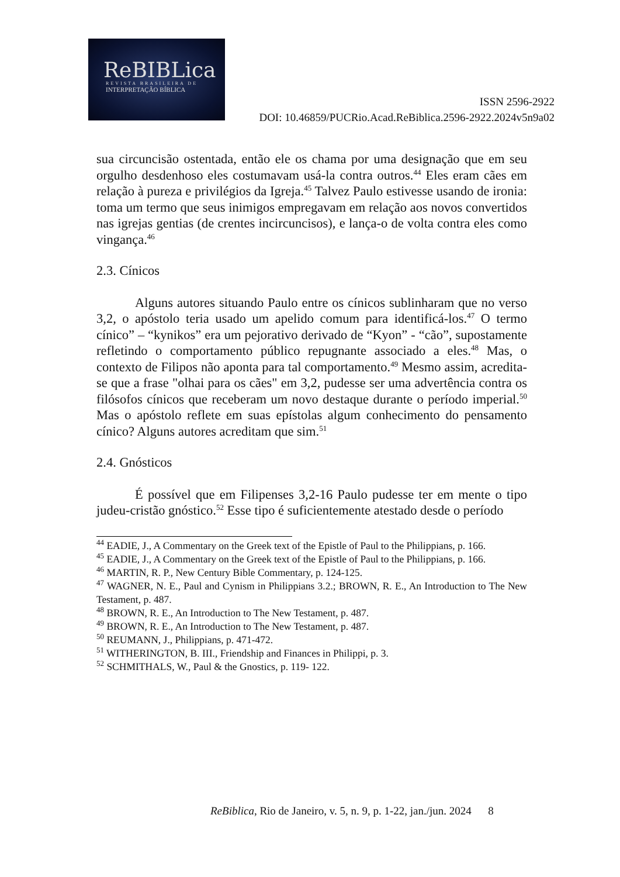ReBIBLica
REVISTA BRASILEIRA DE
INTERPRETAÇÃO BÍBLICA
ISSN 2596-2922
DOI: 10.46859/PUCRio.Acad.ReBiblica.2596-2922.2024v5n9a02
sua circuncisão ostentada, então ele os chama por uma designação que em seu orgulho desdenhoso eles costumavam usá-la contra outros.<sup>44</sup> Eles eram cães em relação à pureza e privilégios da Igreja.<sup>45</sup> Talvez Paulo estivesse usando de ironia: toma um termo que seus inimigos empregavam em relação aos novos convertidos nas igrejas gentias (de crentes incircuncisos), e lança-o de volta contra eles como vingança.<sup>46</sup>
2.3. Cínicos
Alguns autores situando Paulo entre os cínicos sublinharam que no verso 3,2, o apóstolo teria usado um apelido comum para identificá-los.<sup>47</sup> O termo cínico” – “kynikos” era um pejorativo derivado de “Kyon” - “cão”, supostamente refletindo o comportamento público repugnante associado a eles.<sup>48</sup> Mas, o contexto de Filipos não aponta para tal comportamento.<sup>49</sup> Mesmo assim, acredita-se que a frase "olhai para os cães" em 3,2, pudesse ser uma advertência contra os filósofos cínicos que receberam um novo destaque durante o período imperial.<sup>50</sup> Mas o apóstolo reflete em suas epístolas algum conhecimento do pensamento cínico? Alguns autores acreditam que sim.<sup>51</sup>
2.4. Gnósticos
É possível que em Filipenses 3,2-16 Paulo pudesse ter em mente o tipo judeu-cristão gnóstico.<sup>52</sup> Esse tipo é suficientemente atestado desde o período
<sup>44</sup> EADIE, J., A Commentary on the Greek text of the Epistle of Paul to the Philippians, p. 166.
<sup>45</sup> EADIE, J., A Commentary on the Greek text of the Epistle of Paul to the Philippians, p. 166.
<sup>46</sup> MARTIN, R. P., New Century Bible Commentary, p. 124-125.
<sup>47</sup> WAGNER, N. E., Paul and Cynism in Philippians 3.2.; BROWN, R. E., An Introduction to The New Testament, p. 487.
<sup>48</sup> BROWN, R. E., An Introduction to The New Testament, p. 487.
<sup>49</sup> BROWN, R. E., An Introduction to The New Testament, p. 487.
<sup>50</sup> REUMANN, J., Philippians, p. 471-472.
<sup>51</sup> WITHERINGTON, B. III., Friendship and Finances in Philippi, p. 3.
<sup>52</sup> SCHMITHALS, W., Paul & the Gnostics, p. 119- 122.
ReBiblica, Rio de Janeiro, v. 5, n. 9, p. 1-22, jan./jun. 2024 8